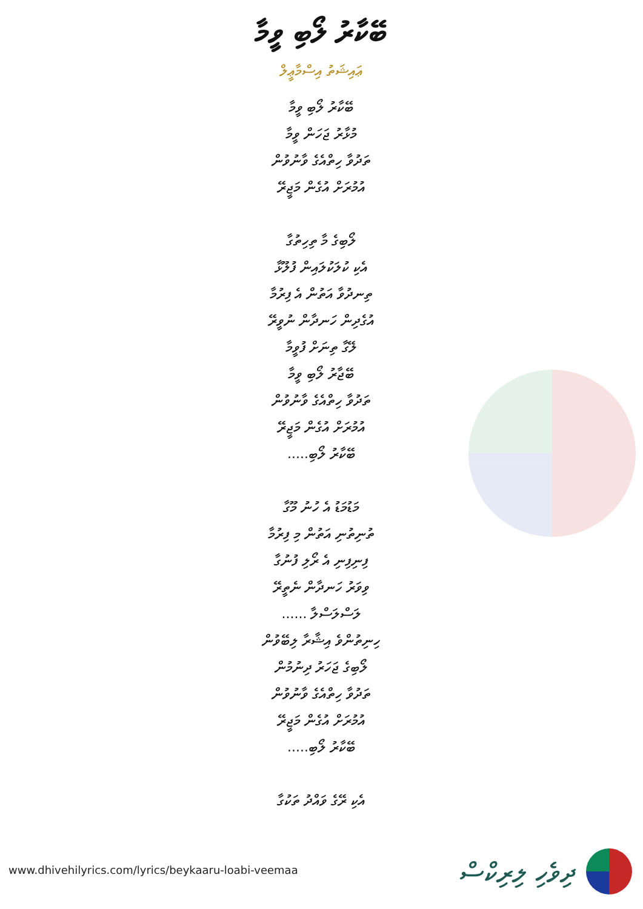ބޭކާރު ލޯބި ވީމާ
ޢައިޝަތު އިސްމާޢީލް
ބޭކާރު ލޯބި ވީމާ
މުޅާރު ޖަހަން ވީމާ
ތަދުވާ ހިތްއެގެ ވާނުވުން
އުމުރަށް އުގެން މަޖީރޭ
ލޯބިގެ މާ ތިހިތުގާ
އެކި ކުލަކުލައިން ފުލޫޅާ
ތިނދުވާ އަތުން އެ ފިރުމާ
އުގެދިން ހަނދާން ނުވީރޭ
ލޭގާ ތިނަށް ފުވީމާ
ބޭޖާރު ލޯބި ވީމާ
ތަދުވާ ހިތްއެގެ ވާނުވުން
އުމުރަށް އުގެން މަޖީރޭ
ބޭކާރު ލޯބި.....
މަޑުމަޑު އެ ހުނު މޫގާ
ތުނިތުނި އަތުން މި ފިރުމާ
ފިނިފިނި އެ ރޯލި ފުނުގާ
ވިވަރު ހަނދާން ނެތީރޭ
ލަސްލަސްލާ ......
ހިނިތުންވެ އިޝާރާ ލިބޭވުން
ލޯބިގެ ޖަހަރު ދިނުމުން
ތަދުވާ ހިތްއެގެ ވާނުވުން
އުމުރަށް އުގެން މަޖީރޭ
ބޭކާރު ލޯބި.....
އެކި ރޭގެ ވައްދު ތަކުގާ
www.dhivehilyrics.com/lyrics/beykaaru-loabi-veemaa
ދިވެހި ލިރިކްސް